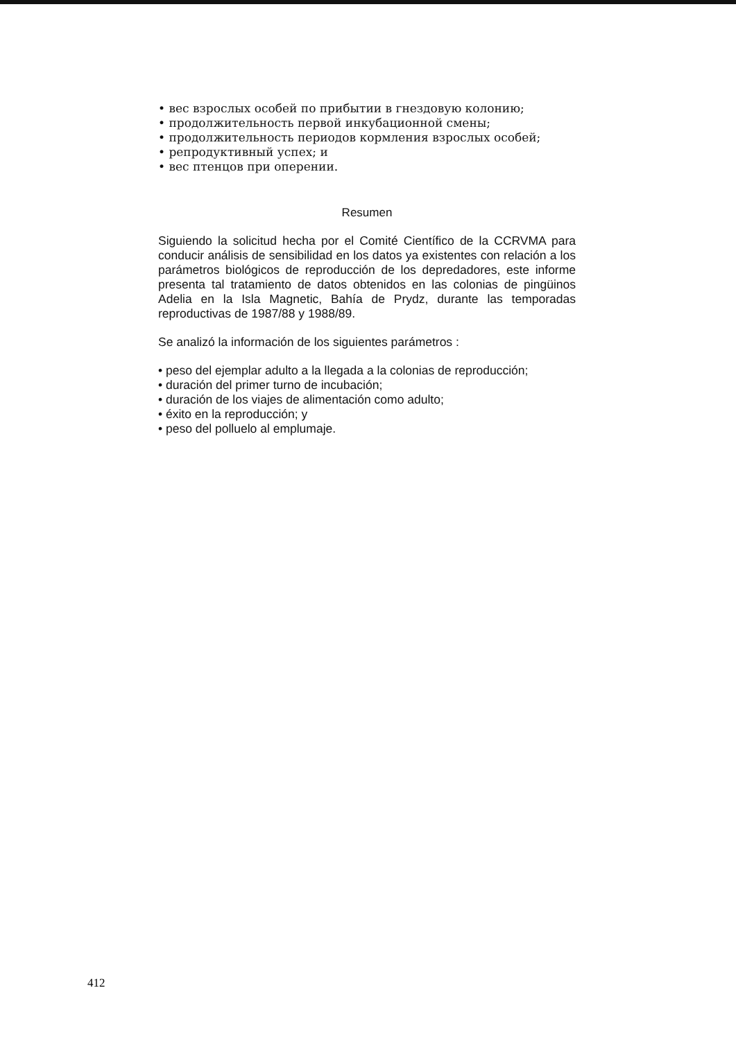• вес взрослых особей по прибытии в гнездовую колонию;
• продолжительность первой инкубационной смены;
• продолжительность периодов кормления взрослых особей;
• репродуктивный успех; и
• вес птенцов при оперении.
Resumen
Siguiendo la solicitud hecha por el Comité Científico de la CCRVMA para conducir análisis de sensibilidad en los datos ya existentes con relación a los parámetros biológicos de reproducción de los depredadores, este informe presenta tal tratamiento de datos obtenidos en las colonias de pingüinos Adelia en la Isla Magnetic, Bahía de Prydz, durante las temporadas reproductivas de 1987/88 y 1988/89.
Se analizó la información de los siguientes parámetros :
• peso del ejemplar adulto a la llegada a la colonias de reproducción;
• duración del primer turno de incubación;
• duración de los viajes de alimentación como adulto;
• éxito en la reproducción; y
• peso del polluelo al emplumaje.
412